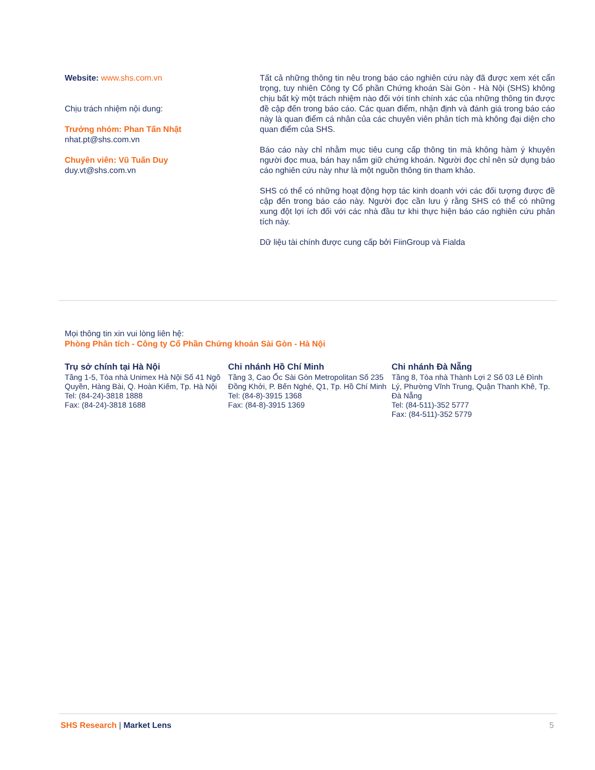Website: www.shs.com.vn
Chịu trách nhiệm nội dung:
Trưởng nhóm: Phan Tấn Nhật
nhat.pt@shs.com.vn
Chuyên viên: Vũ Tuấn Duy
duy.vt@shs.com.vn
Tất cả những thông tin nêu trong báo cáo nghiên cứu này đã được xem xét cẩn trọng, tuy nhiên Công ty Cổ phần Chứng khoán Sài Gòn - Hà Nội (SHS) không chịu bất kỳ một trách nhiệm nào đối với tính chính xác của những thông tin được đề cập đến trong báo cáo. Các quan điểm, nhận định và đánh giá trong báo cáo này là quan điểm cá nhân của các chuyên viên phân tích mà không đại diện cho quan điểm của SHS.
Báo cáo này chỉ nhằm mục tiêu cung cấp thông tin mà không hàm ý khuyên người đọc mua, bán hay nắm giữ chứng khoán. Người đọc chỉ nên sử dụng báo cáo nghiên cứu này như là một nguồn thông tin tham khảo.
SHS có thể có những hoạt động hợp tác kinh doanh với các đối tượng được đề cập đến trong báo cáo này. Người đọc cần lưu ý rằng SHS có thể có những xung đột lợi ích đối với các nhà đầu tư khi thực hiện báo cáo nghiên cứu phân tích này.
Dữ liệu tài chính được cung cấp bởi FiinGroup và Fialda
Mọi thông tin xin vui lòng liên hệ:
Phòng Phân tích - Công ty Cổ Phần Chứng khoán Sài Gòn - Hà Nội
Trụ sở chính tại Hà Nội
Tầng 1-5, Tòa nhà Unimex Hà Nội Số 41 Ngô Quyền, Hàng Bài, Q. Hoàn Kiếm, Tp. Hà Nội
Tel: (84-24)-3818 1888
Fax: (84-24)-3818 1688
Chi nhánh Hồ Chí Minh
Tầng 3, Cao Ốc Sài Gòn Metropolitan Số 235 Đồng Khởi, P. Bến Nghé, Q1, Tp. Hồ Chí Minh
Tel: (84-8)-3915 1368
Fax: (84-8)-3915 1369
Chi nhánh Đà Nẵng
Tầng 8, Tòa nhà Thành Lợi 2 Số 03 Lê Đình Lý, Phường Vĩnh Trung, Quận Thanh Khê, Tp. Đà Nẵng
Tel: (84-511)-352 5777
Fax: (84-511)-352 5779
SHS Research | Market Lens 5